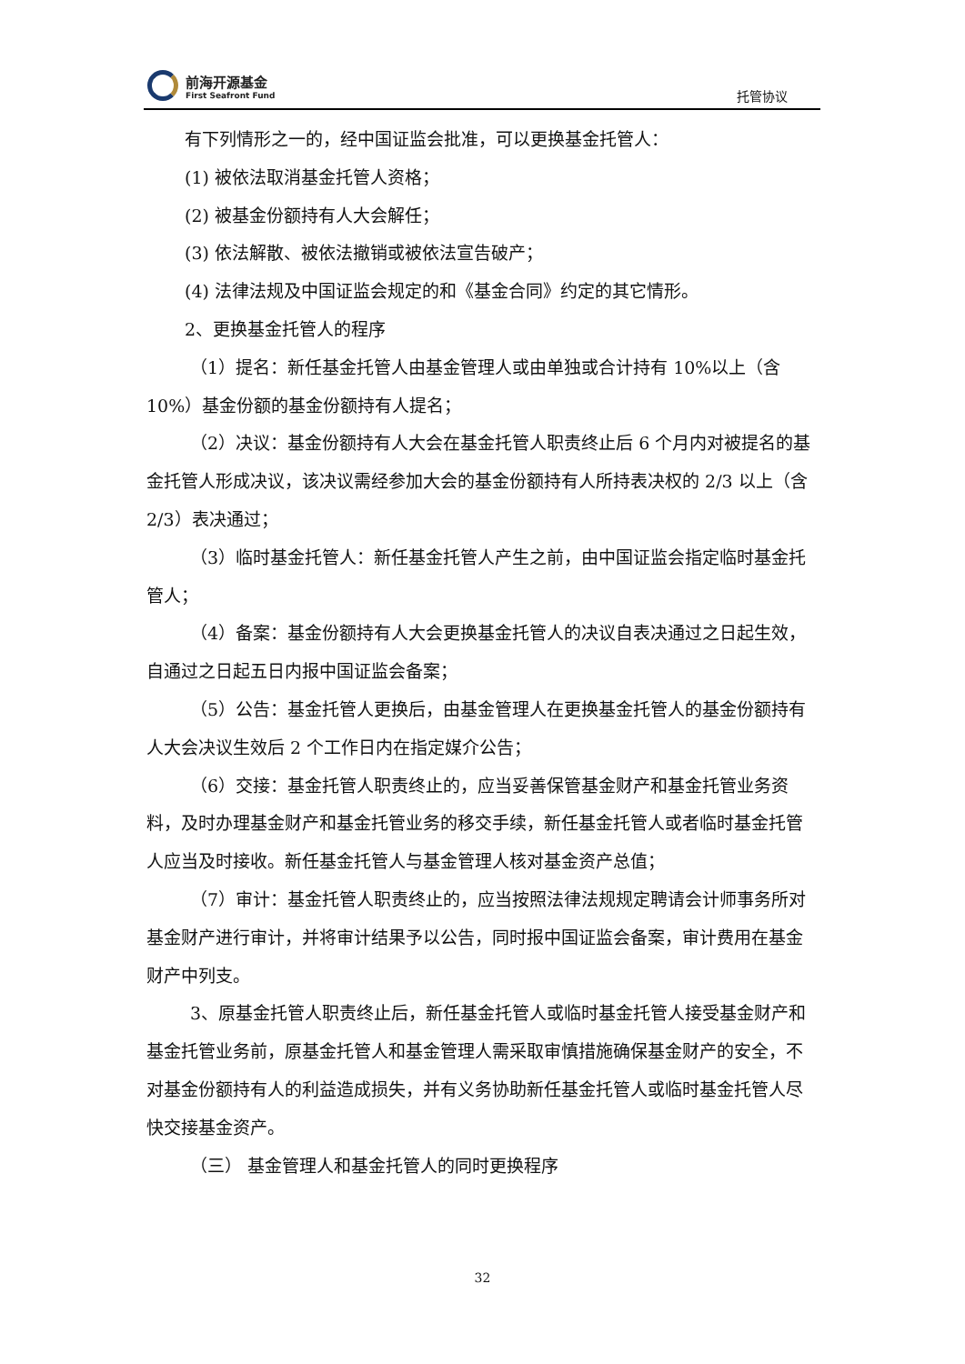前海开源基金
First Seafront Fund
托管协议
有下列情形之一的，经中国证监会批准，可以更换基金托管人：
(1) 被依法取消基金托管人资格；
(2) 被基金份额持有人大会解任；
(3) 依法解散、被依法撤销或被依法宣告破产；
(4) 法律法规及中国证监会规定的和《基金合同》约定的其它情形。
2、更换基金托管人的程序
（1）提名：新任基金托管人由基金管理人或由单独或合计持有 10%以上（含 10%）基金份额的基金份额持有人提名；
（2）决议：基金份额持有人大会在基金托管人职责终止后 6 个月内对被提名的基金托管人形成决议，该决议需经参加大会的基金份额持有人所持表决权的 2/3 以上（含 2/3）表决通过；
（3）临时基金托管人：新任基金托管人产生之前，由中国证监会指定临时基金托管人；
（4）备案：基金份额持有人大会更换基金托管人的决议自表决通过之日起生效，自通过之日起五日内报中国证监会备案；
（5）公告：基金托管人更换后，由基金管理人在更换基金托管人的基金份额持有人大会决议生效后 2 个工作日内在指定媒介公告；
（6）交接：基金托管人职责终止的，应当妥善保管基金财产和基金托管业务资料，及时办理基金财产和基金托管业务的移交手续，新任基金托管人或者临时基金托管人应当及时接收。新任基金托管人与基金管理人核对基金资产总值；
（7）审计：基金托管人职责终止的，应当按照法律法规规定聘请会计师事务所对基金财产进行审计，并将审计结果予以公告，同时报中国证监会备案，审计费用在基金财产中列支。
3、原基金托管人职责终止后，新任基金托管人或临时基金托管人接受基金财产和基金托管业务前，原基金托管人和基金管理人需采取审慎措施确保基金财产的安全，不对基金份额持有人的利益造成损失，并有义务协助新任基金托管人或临时基金托管人尽快交接基金资产。
（三） 基金管理人和基金托管人的同时更换程序
32